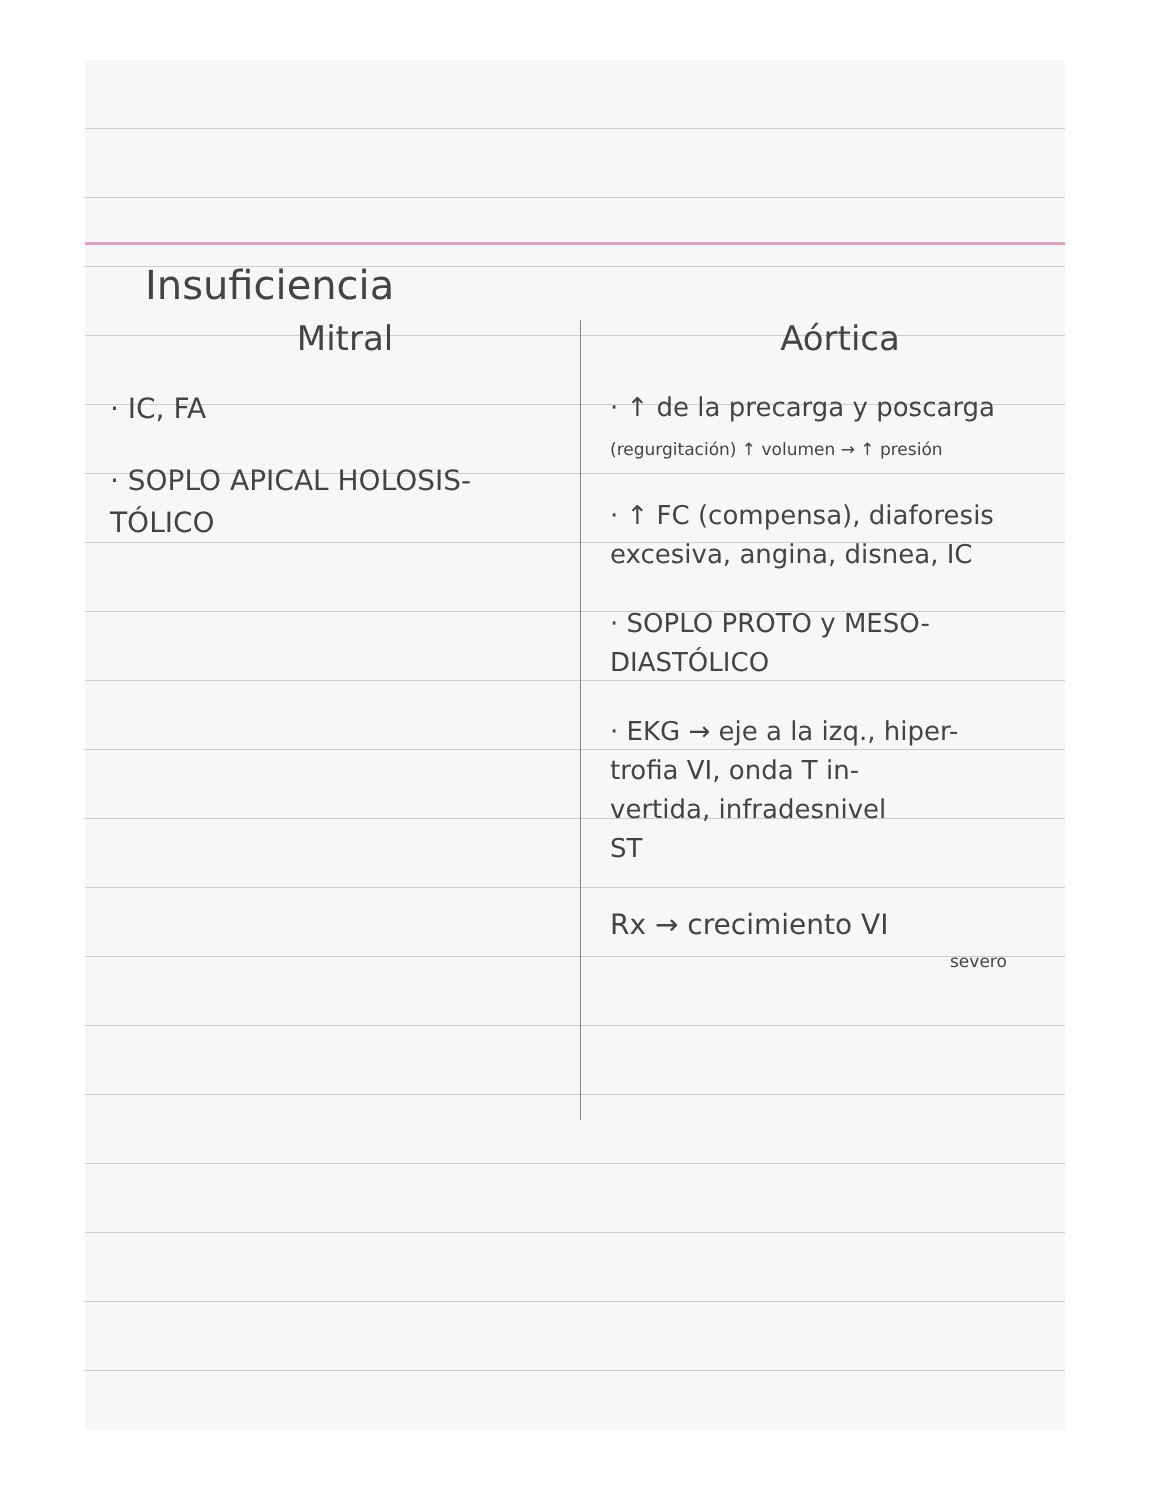Insuficiencia
Mitral
· IC, FA
· SOPLO APICAL HOLOSIS-
TÓLICO
Aórtica
· ↑ de la precarga y poscarga
(regurgitación) ↑ volumen → ↑ presión
· ↑ FC (compensa), diaforesis excesiva, angina, disnea, IC
· SOPLO PROTO y MESO-
DIASTÓLICO
· EKG → eje a la izq., hiper-
trofia VI, onda T in-
vertida, infradesnivel
ST
Rx → crecimiento VI
severo